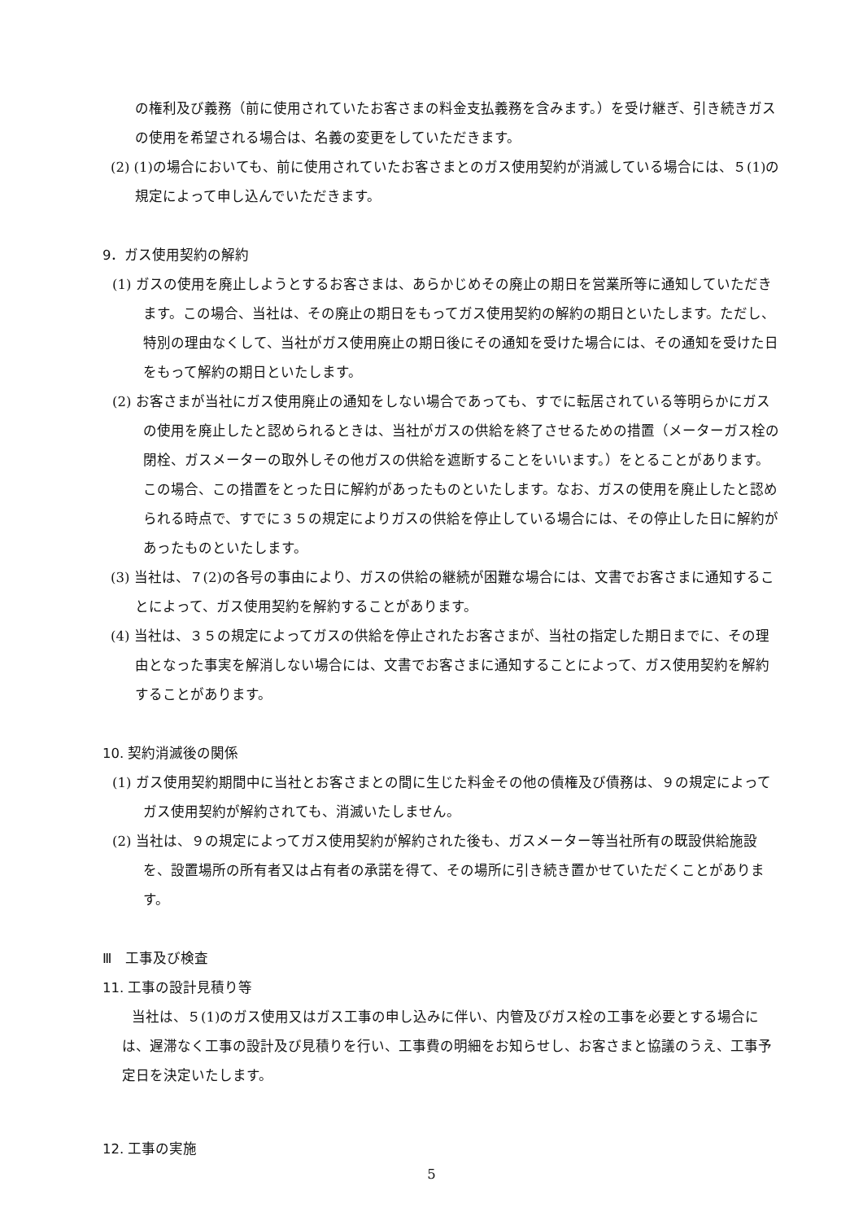の権利及び義務（前に使用されていたお客さまの料金支払義務を含みます。）を受け継ぎ、引き続きガスの使用を希望される場合は、名義の変更をしていただきます。
(2) (1)の場合においても、前に使用されていたお客さまとのガス使用契約が消滅している場合には、５(1)の規定によって申し込んでいただきます。
9．ガス使用契約の解約
(1) ガスの使用を廃止しようとするお客さまは、あらかじめその廃止の期日を営業所等に通知していただきます。この場合、当社は、その廃止の期日をもってガス使用契約の解約の期日といたします。ただし、特別の理由なくして、当社がガス使用廃止の期日後にその通知を受けた場合には、その通知を受けた日をもって解約の期日といたします。
(2) お客さまが当社にガス使用廃止の通知をしない場合であっても、すでに転居されている等明らかにガスの使用を廃止したと認められるときは、当社がガスの供給を終了させるための措置（メーターガス栓の閉栓、ガスメーターの取外しその他ガスの供給を遮断することをいいます。）をとることがあります。この場合、この措置をとった日に解約があったものといたします。なお、ガスの使用を廃止したと認められる時点で、すでに３５の規定によりガスの供給を停止している場合には、その停止した日に解約があったものといたします。
(3) 当社は、７(2)の各号の事由により、ガスの供給の継続が困難な場合には、文書でお客さまに通知することによって、ガス使用契約を解約することがあります。
(4) 当社は、３５の規定によってガスの供給を停止されたお客さまが、当社の指定した期日までに、その理由となった事実を解消しない場合には、文書でお客さまに通知することによって、ガス使用契約を解約することがあります。
10. 契約消滅後の関係
(1) ガス使用契約期間中に当社とお客さまとの間に生じた料金その他の債権及び債務は、９の規定によってガス使用契約が解約されても、消滅いたしません。
(2) 当社は、９の規定によってガス使用契約が解約された後も、ガスメーター等当社所有の既設供給施設を、設置場所の所有者又は占有者の承諾を得て、その場所に引き続き置かせていただくことがあります。
Ⅲ　工事及び検査
11. 工事の設計見積り等
当社は、５(1)のガス使用又はガス工事の申し込みに伴い、内管及びガス栓の工事を必要とする場合には、遅滞なく工事の設計及び見積りを行い、工事費の明細をお知らせし、お客さまと協議のうえ、工事予定日を決定いたします。
12. 工事の実施
5